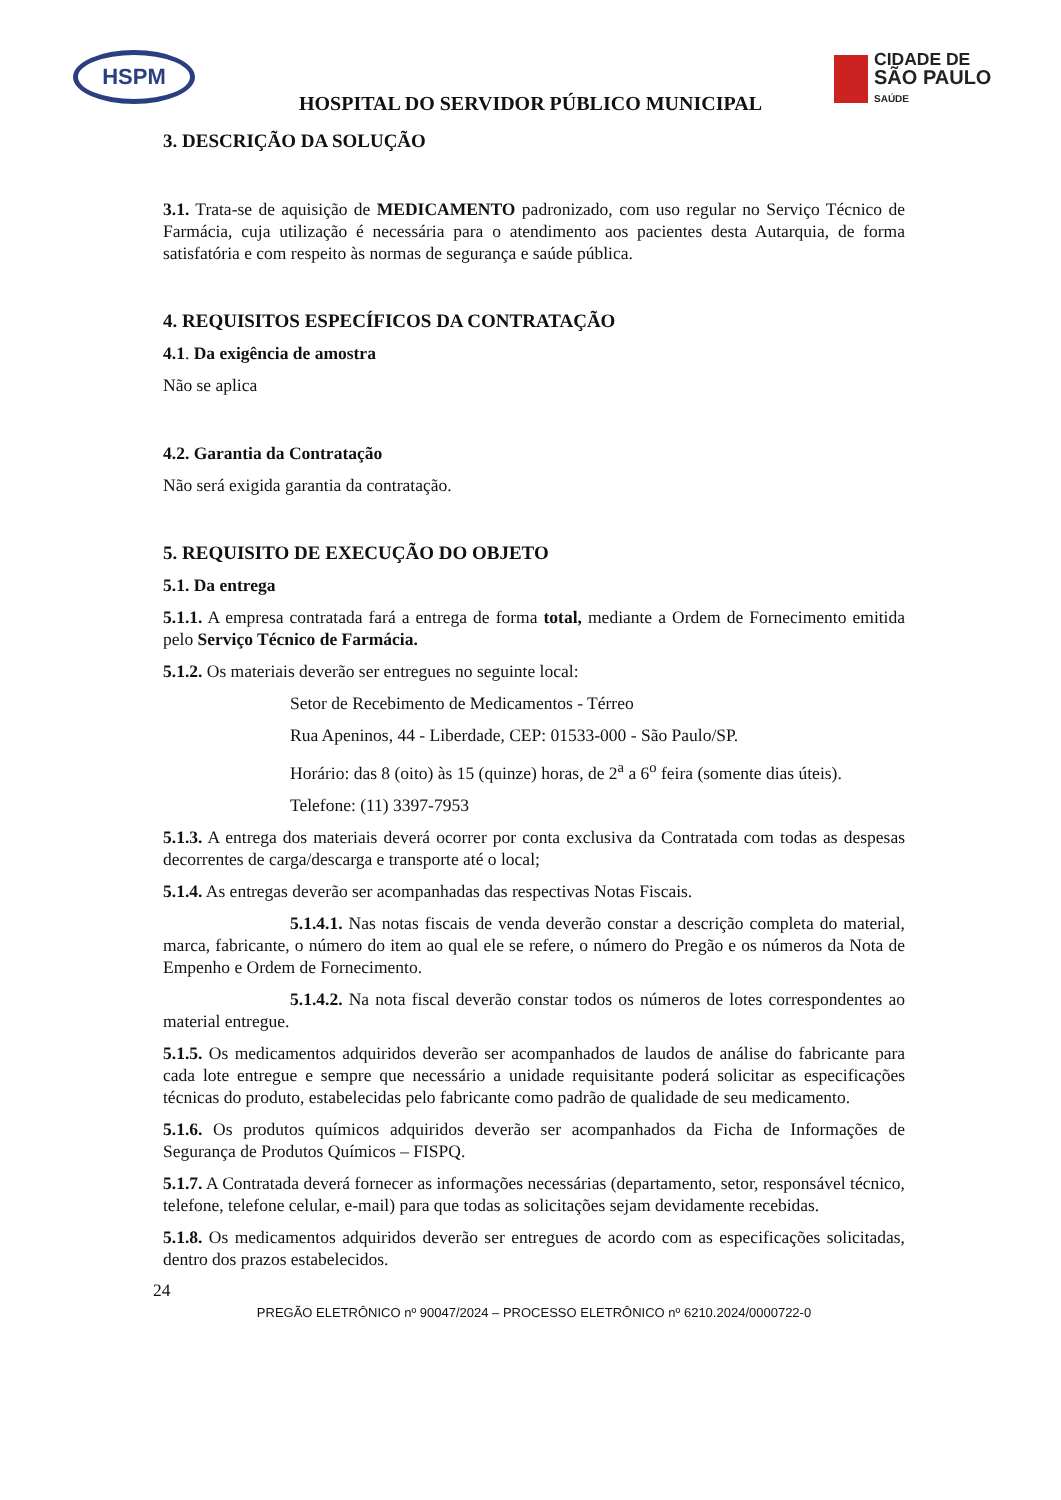HSPM
CIDADE DE
SÃO PAULO
SAÚDE
HOSPITAL DO SERVIDOR PÚBLICO MUNICIPAL
3. DESCRIÇÃO DA SOLUÇÃO
3.1. Trata-se de aquisição de MEDICAMENTO padronizado, com uso regular no Serviço Técnico de Farmácia, cuja utilização é necessária para o atendimento aos pacientes desta Autarquia, de forma satisfatória e com respeito às normas de segurança e saúde pública.
4. REQUISITOS ESPECÍFICOS DA CONTRATAÇÃO
4.1. Da exigência de amostra
Não se aplica
4.2. Garantia da Contratação
Não será exigida garantia da contratação.
5. REQUISITO DE EXECUÇÃO DO OBJETO
5.1. Da entrega
5.1.1. A empresa contratada fará a entrega de forma total, mediante a Ordem de Fornecimento emitida pelo Serviço Técnico de Farmácia.
5.1.2. Os materiais deverão ser entregues no seguinte local:
Setor de Recebimento de Medicamentos - Térreo
Rua Apeninos, 44 - Liberdade, CEP: 01533-000 - São Paulo/SP.
Horário: das 8 (oito) às 15 (quinze) horas, de 2<sup>a</sup> a 6<sup>o</sup> feira (somente dias úteis).
Telefone: (11) 3397-7953
5.1.3. A entrega dos materiais deverá ocorrer por conta exclusiva da Contratada com todas as despesas decorrentes de carga/descarga e transporte até o local;
5.1.4. As entregas deverão ser acompanhadas das respectivas Notas Fiscais.
5.1.4.1. Nas notas fiscais de venda deverão constar a descrição completa do material, marca, fabricante, o número do item ao qual ele se refere, o número do Pregão e os números da Nota de Empenho e Ordem de Fornecimento.
5.1.4.2. Na nota fiscal deverão constar todos os números de lotes correspondentes ao material entregue.
5.1.5. Os medicamentos adquiridos deverão ser acompanhados de laudos de análise do fabricante para cada lote entregue e sempre que necessário a unidade requisitante poderá solicitar as especificações técnicas do produto, estabelecidas pelo fabricante como padrão de qualidade de seu medicamento.
5.1.6. Os produtos químicos adquiridos deverão ser acompanhados da Ficha de Informações de Segurança de Produtos Químicos – FISPQ.
5.1.7. A Contratada deverá fornecer as informações necessárias (departamento, setor, responsável técnico, telefone, telefone celular, e-mail) para que todas as solicitações sejam devidamente recebidas.
5.1.8. Os medicamentos adquiridos deverão ser entregues de acordo com as especificações solicitadas, dentro dos prazos estabelecidos.
24
PREGÃO ELETRÔNICO nº 90047/2024 – PROCESSO ELETRÔNICO nº 6210.2024/0000722-0